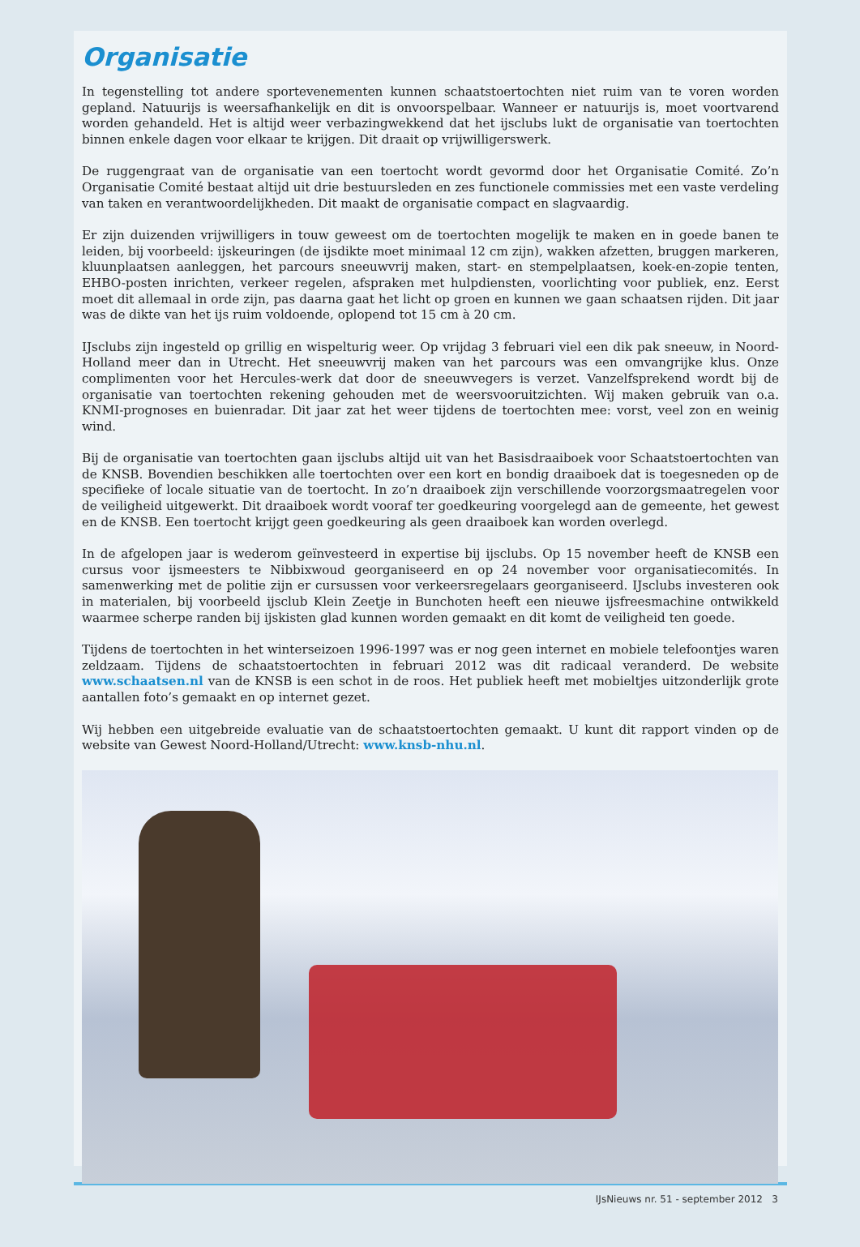Organisatie
In tegenstelling tot andere sportevenementen kunnen schaatstoertochten niet ruim van te voren worden gepland. Natuurijs is weersafhankelijk en dit is onvoorspelbaar. Wanneer er natuurijs is, moet voortvarend worden gehandeld. Het is altijd weer verbazingwekkend dat het ijsclubs lukt de organisatie van toertochten binnen enkele dagen voor elkaar te krijgen. Dit draait op vrijwilligerswerk.
De ruggengraat van de organisatie van een toertocht wordt gevormd door het Organisatie Comité. Zo’n Organisatie Comité bestaat altijd uit drie bestuursleden en zes functionele commissies met een vaste verdeling van taken en verantwoordelijkheden. Dit maakt de organisatie compact en slagvaardig.
Er zijn duizenden vrijwilligers in touw geweest om de toertochten mogelijk te maken en in goede banen te leiden, bij voorbeeld: ijskeuringen (de ijsdikte moet minimaal 12 cm zijn), wakken afzetten, bruggen markeren, kluunplaatsen aanleggen, het parcours sneeuwvrij maken, start- en stempelplaatsen, koek-en-zopie tenten, EHBO-posten inrichten, verkeer regelen, afspraken met hulpdiensten, voorlichting voor publiek, enz. Eerst moet dit allemaal in orde zijn, pas daarna gaat het licht op groen en kunnen we gaan schaatsen rijden. Dit jaar was de dikte van het ijs ruim voldoende, oplopend tot 15 cm à 20 cm.
IJsclubs zijn ingesteld op grillig en wispelturig weer. Op vrijdag 3 februari viel een dik pak sneeuw, in Noord-Holland meer dan in Utrecht. Het sneeuwvrij maken van het parcours was een omvangrijke klus. Onze complimenten voor het Hercules-werk dat door de sneeuwvegers is verzet. Vanzelfsprekend wordt bij de organisatie van toertochten rekening gehouden met de weersvooruitzichten. Wij maken gebruik van o.a. KNMI-prognoses en buienradar. Dit jaar zat het weer tijdens de toertochten mee: vorst, veel zon en weinig wind.
Bij de organisatie van toertochten gaan ijsclubs altijd uit van het Basisdraaiboek voor Schaatstoertochten van de KNSB. Bovendien beschikken alle toertochten over een kort en bondig draaiboek dat is toegesneden op de specifieke of locale situatie van de toertocht. In zo’n draaiboek zijn verschillende voorzorgsmaatregelen voor de veiligheid uitgewerkt. Dit draaiboek wordt vooraf ter goedkeuring voorgelegd aan de gemeente, het gewest en de KNSB. Een toertocht krijgt geen goedkeuring als geen draaiboek kan worden overlegd.
In de afgelopen jaar is wederom geïnvesteerd in expertise bij ijsclubs. Op 15 november heeft de KNSB een cursus voor ijsmeesters te Nibbixwoud georganiseerd en op 24 november voor organisatiecomités. In samenwerking met de politie zijn er cursussen voor verkeersregelaars georganiseerd. IJsclubs investeren ook in materialen, bij voorbeeld ijsclub Klein Zeetje in Bunchoten heeft een nieuwe ijsfreesmachine ontwikkeld waarmee scherpe randen bij ijskisten glad kunnen worden gemaakt en dit komt de veiligheid ten goede.
Tijdens de toertochten in het winterseizoen 1996-1997 was er nog geen internet en mobiele telefoontjes waren zeldzaam. Tijdens de schaatstoertochten in februari 2012 was dit radicaal veranderd. De website www.schaatsen.nl van de KNSB is een schot in de roos. Het publiek heeft met mobieltjes uitzonderlijk grote aantallen foto’s gemaakt en op internet gezet.
Wij hebben een uitgebreide evaluatie van de schaatstoertochten gemaakt. U kunt dit rapport vinden op de website van Gewest Noord-Holland/Utrecht: www.knsb-nhu.nl.
IJsNieuws nr. 51 - september 2012 3